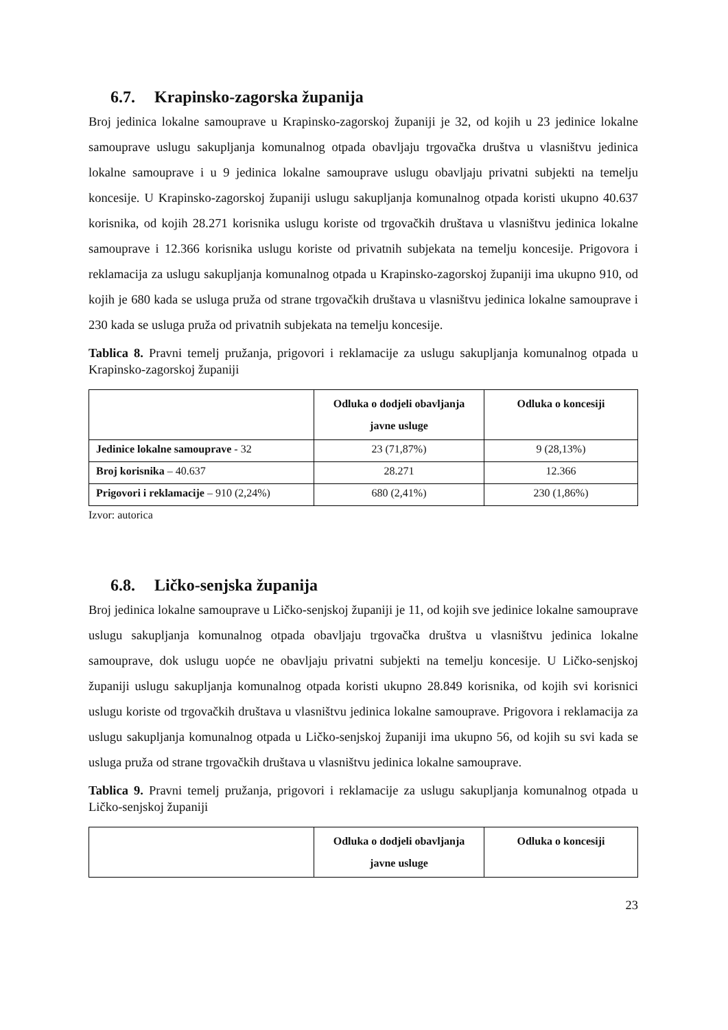6.7. Krapinsko-zagorska županija
Broj jedinica lokalne samouprave u Krapinsko-zagorskoj županiji je 32, od kojih u 23 jedinice lokalne samouprave uslugu sakupljanja komunalnog otpada obavljaju trgovačka društva u vlasništvu jedinica lokalne samouprave i u 9 jedinica lokalne samouprave uslugu obavljaju privatni subjekti na temelju koncesije. U Krapinsko-zagorskoj županiji uslugu sakupljanja komunalnog otpada koristi ukupno 40.637 korisnika, od kojih 28.271 korisnika uslugu koriste od trgovačkih društava u vlasništvu jedinica lokalne samouprave i 12.366 korisnika uslugu koriste od privatnih subjekata na temelju koncesije. Prigovora i reklamacija za uslugu sakupljanja komunalnog otpada u Krapinsko-zagorskoj županiji ima ukupno 910, od kojih je 680 kada se usluga pruža od strane trgovačkih društava u vlasništvu jedinica lokalne samouprave i 230 kada se usluga pruža od privatnih subjekata na temelju koncesije.
Tablica 8. Pravni temelj pružanja, prigovori i reklamacije za uslugu sakupljanja komunalnog otpada u Krapinsko-zagorskoj županiji
| | Odluka o dodjeli obavljanja javne usluge | Odluka o koncesiji |
| --- | --- | --- |
| Jedinice lokalne samouprave - 32 | 23 (71,87%) | 9 (28,13%) |
| Broj korisnika – 40.637 | 28.271 | 12.366 |
| Prigovori i reklamacije – 910 (2,24%) | 680 (2,41%) | 230 (1,86%) |
Izvor: autorica
6.8. Ličko-senjska županija
Broj jedinica lokalne samouprave u Ličko-senjskoj županiji je 11, od kojih sve jedinice lokalne samouprave uslugu sakupljanja komunalnog otpada obavljaju trgovačka društva u vlasništvu jedinica lokalne samouprave, dok uslugu uopće ne obavljaju privatni subjekti na temelju koncesije. U Ličko-senjskoj županiji uslugu sakupljanja komunalnog otpada koristi ukupno 28.849 korisnika, od kojih svi korisnici uslugu koriste od trgovačkih društava u vlasništvu jedinica lokalne samouprave. Prigovora i reklamacija za uslugu sakupljanja komunalnog otpada u Ličko-senjskoj županiji ima ukupno 56, od kojih su svi kada se usluga pruža od strane trgovačkih društava u vlasništvu jedinica lokalne samouprave.
Tablica 9. Pravni temelj pružanja, prigovori i reklamacije za uslugu sakupljanja komunalnog otpada u Ličko-senjskoj županiji
| | Odluka o dodjeli obavljanja javne usluge | Odluka o koncesiji |
| --- | --- | --- |
23